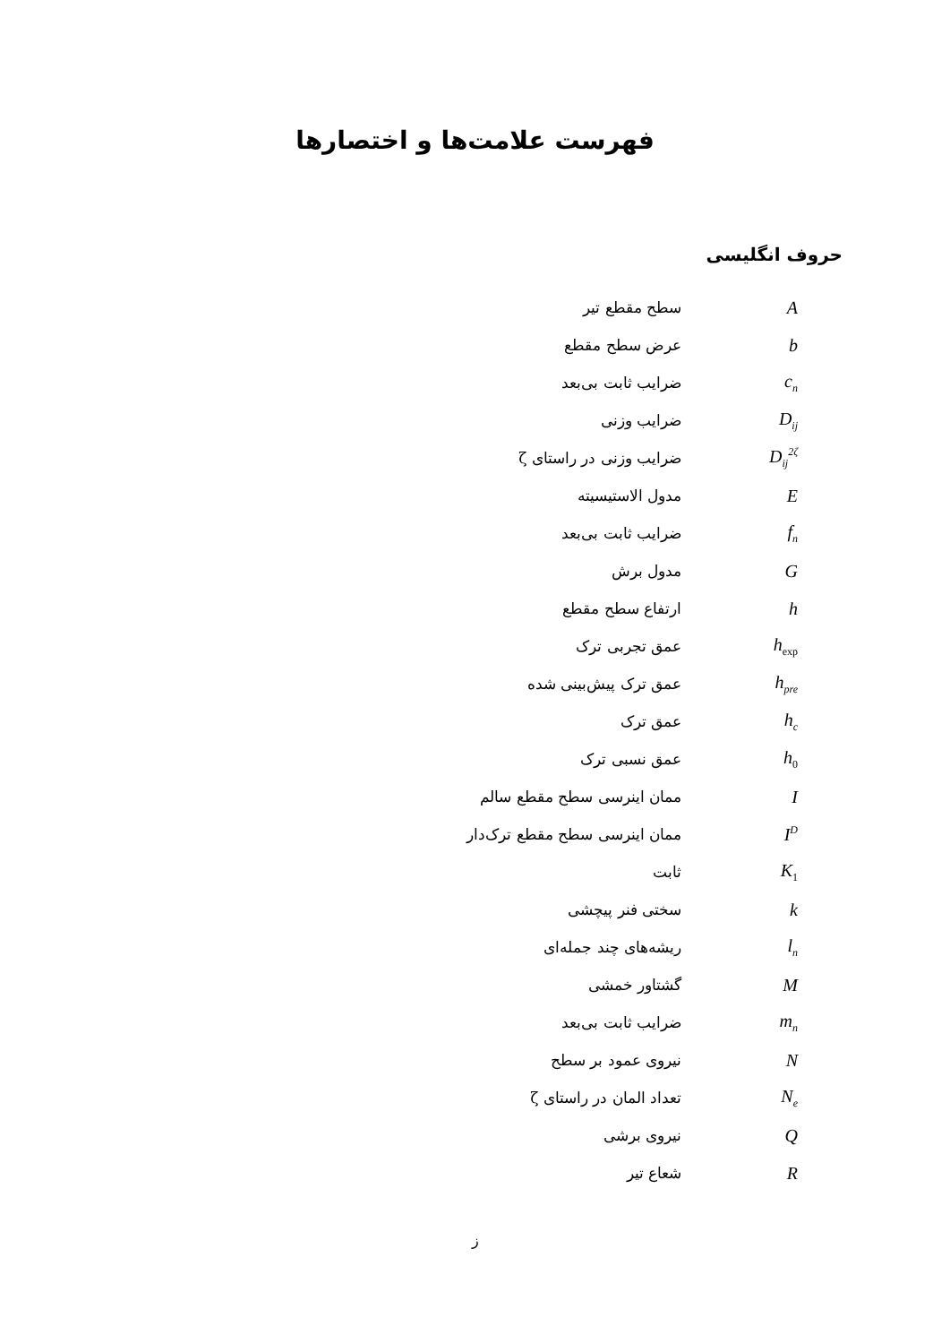فهرست علامت‌ها و اختصارها
حروف انگلیسی
A
سطح مقطع تیر
b
عرض سطح مقطع
c<sub>n</sub>
ضرایب ثابت بی‌بعد
D<sub>ij</sub>
ضرایب وزنی
D<sub>ij</sub><sup>2ζ</sup>
ضرایب وزنی در راستای ζ
E
مدول الاستیسیته
f<sub>n</sub>
ضرایب ثابت بی‌بعد
G
مدول برش
h
ارتفاع سطح مقطع
h<sub>exp</sub>
عمق تجربی ترک
h<sub>pre</sub>
عمق ترک پیش‌بینی شده
h<sub>c</sub>
عمق ترک
h<sub>0</sub>
عمق نسبی ترک
I
ممان اینرسی سطح مقطع سالم
I<sup>D</sup>
ممان اینرسی سطح مقطع ترک‌دار
K<sub>1</sub>
ثابت
k
سختی فنر پیچشی
l<sub>n</sub>
ریشه‌های چند جمله‌ای
M
گشتاور خمشی
m<sub>n</sub>
ضرایب ثابت بی‌بعد
N
نیروی عمود بر سطح
N<sub>e</sub>
تعداد المان در راستای ζ
Q
نیروی برشی
R
شعاع تیر
ز